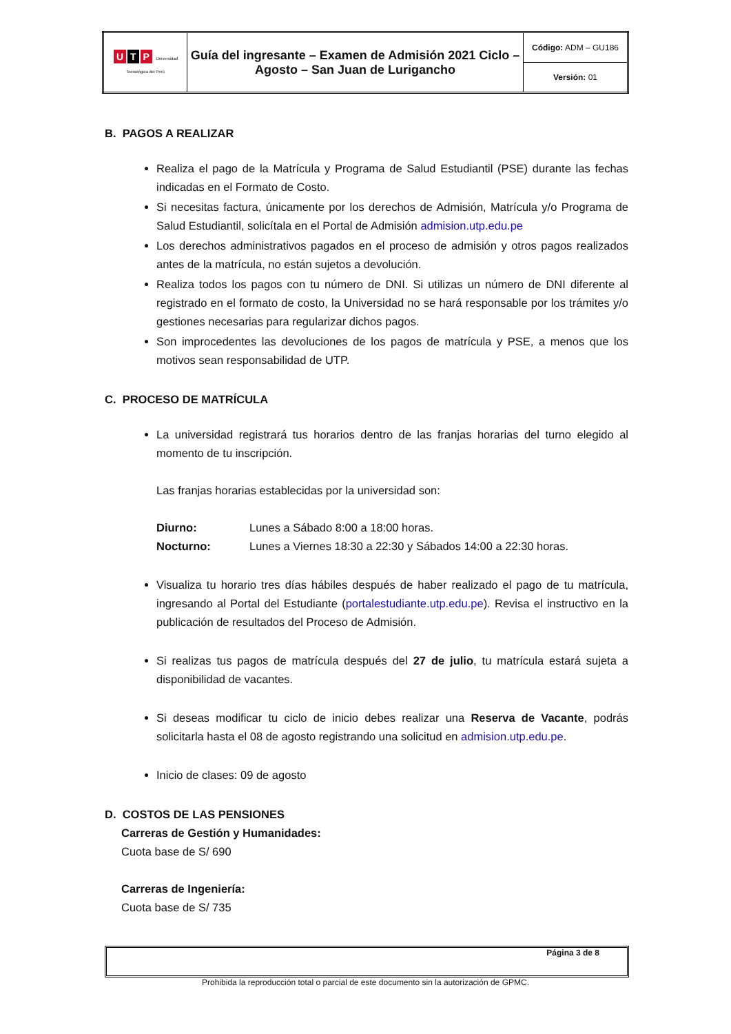| U T P Universidad Tecnológica del Perú | Guía del ingresante – Examen de Admisión 2021 Ciclo – Agosto – San Juan de Lurigancho | Código: ADM – GU186 |
| | | Versión: 01 |
B. PAGOS A REALIZAR
Realiza el pago de la Matrícula y Programa de Salud Estudiantil (PSE) durante las fechas indicadas en el Formato de Costo.
Si necesitas factura, únicamente por los derechos de Admisión, Matrícula y/o Programa de Salud Estudiantil, solicítala en el Portal de Admisión admision.utp.edu.pe
Los derechos administrativos pagados en el proceso de admisión y otros pagos realizados antes de la matrícula, no están sujetos a devolución.
Realiza todos los pagos con tu número de DNI. Si utilizas un número de DNI diferente al registrado en el formato de costo, la Universidad no se hará responsable por los trámites y/o gestiones necesarias para regularizar dichos pagos.
Son improcedentes las devoluciones de los pagos de matrícula y PSE, a menos que los motivos sean responsabilidad de UTP.
C. PROCESO DE MATRÍCULA
La universidad registrará tus horarios dentro de las franjas horarias del turno elegido al momento de tu inscripción.
Las franjas horarias establecidas por la universidad son:
Diurno: Lunes a Sábado 8:00 a 18:00 horas.
Nocturno: Lunes a Viernes 18:30 a 22:30 y Sábados 14:00 a 22:30 horas.
Visualiza tu horario tres días hábiles después de haber realizado el pago de tu matrícula, ingresando al Portal del Estudiante (portalestudiante.utp.edu.pe). Revisa el instructivo en la publicación de resultados del Proceso de Admisión.
Si realizas tus pagos de matrícula después del 27 de julio, tu matrícula estará sujeta a disponibilidad de vacantes.
Si deseas modificar tu ciclo de inicio debes realizar una Reserva de Vacante, podrás solicitarla hasta el 08 de agosto registrando una solicitud en admision.utp.edu.pe.
Inicio de clases: 09 de agosto
D. COSTOS DE LAS PENSIONES
Carreras de Gestión y Humanidades:
Cuota base de S/ 690
Carreras de Ingeniería:
Cuota base de S/ 735
Página 3 de 8
Prohibida la reproducción total o parcial de este documento sin la autorización de GPMC.